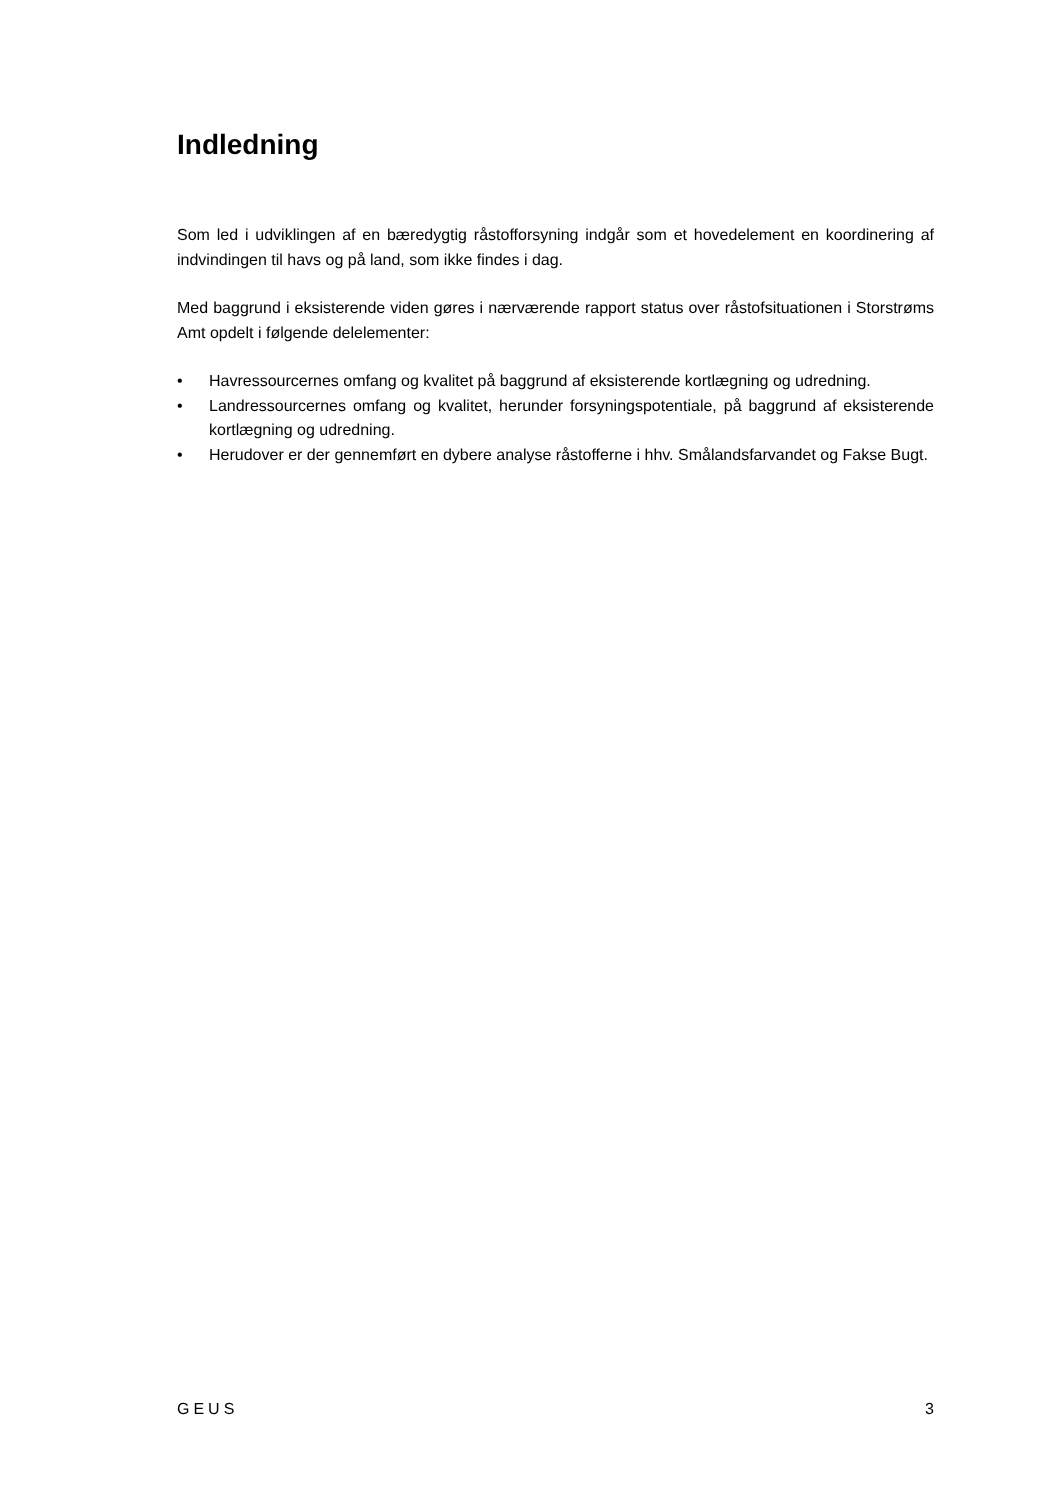Indledning
Som led i udviklingen af en bæredygtig råstofforsyning indgår som et hovedelement en koordinering af indvindingen til havs og på land, som ikke findes i dag.
Med baggrund i eksisterende viden gøres i nærværende rapport status over råstofsituationen i Storstrøms Amt opdelt i følgende delelementer:
• Havressourcernes omfang og kvalitet på baggrund af eksisterende kortlægning og udredning.
• Landressourcernes omfang og kvalitet, herunder forsyningspotentiale, på baggrund af eksisterende kortlægning og udredning.
• Herudover er der gennemført en dybere analyse råstofferne i hhv. Smålandsfarvandet og Fakse Bugt.
GEUS 3